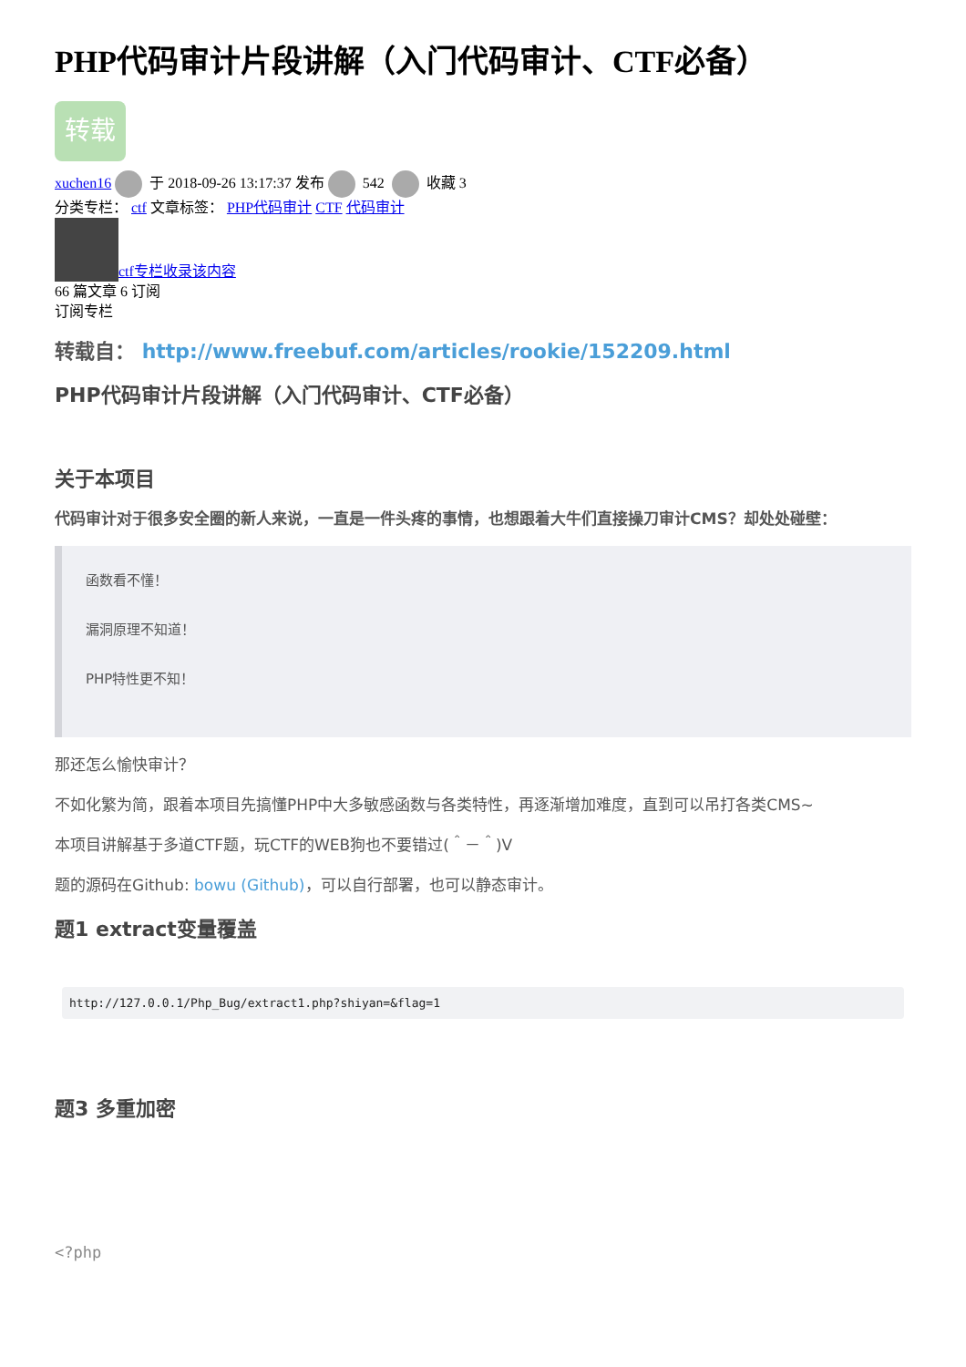PHP代码审计片段讲解（入门代码审计、CTF必备）
转载
xuchen16 于 2018-09-26 13:17:37 发布 542 收藏 3
分类专栏： ctf 文章标签： PHP代码审计 CTF 代码审计
ctf专栏收录该内容
66 篇文章 6 订阅
订阅专栏
转载自： http://www.freebuf.com/articles/rookie/152209.html
PHP代码审计片段讲解（入门代码审计、CTF必备）
关于本项目
代码审计对于很多安全圈的新人来说，一直是一件头疼的事情，也想跟着大牛们直接操刀审计CMS？却处处碰壁：
函数看不懂！
漏洞原理不知道！
PHP特性更不知！
那还怎么愉快审计？
不如化繁为简，跟着本项目先搞懂PHP中大多敏感函数与各类特性，再逐渐增加难度，直到可以吊打各类CMS~
本项目讲解基于多道CTF题，玩CTF的WEB狗也不要错过(＾－＾)V
题的源码在Github: bowu (Github)，可以自行部署，也可以静态审计。
题1 extract变量覆盖
http://127.0.0.1/Php_Bug/extract1.php?shiyan=&flag=1
题3 多重加密
<?php